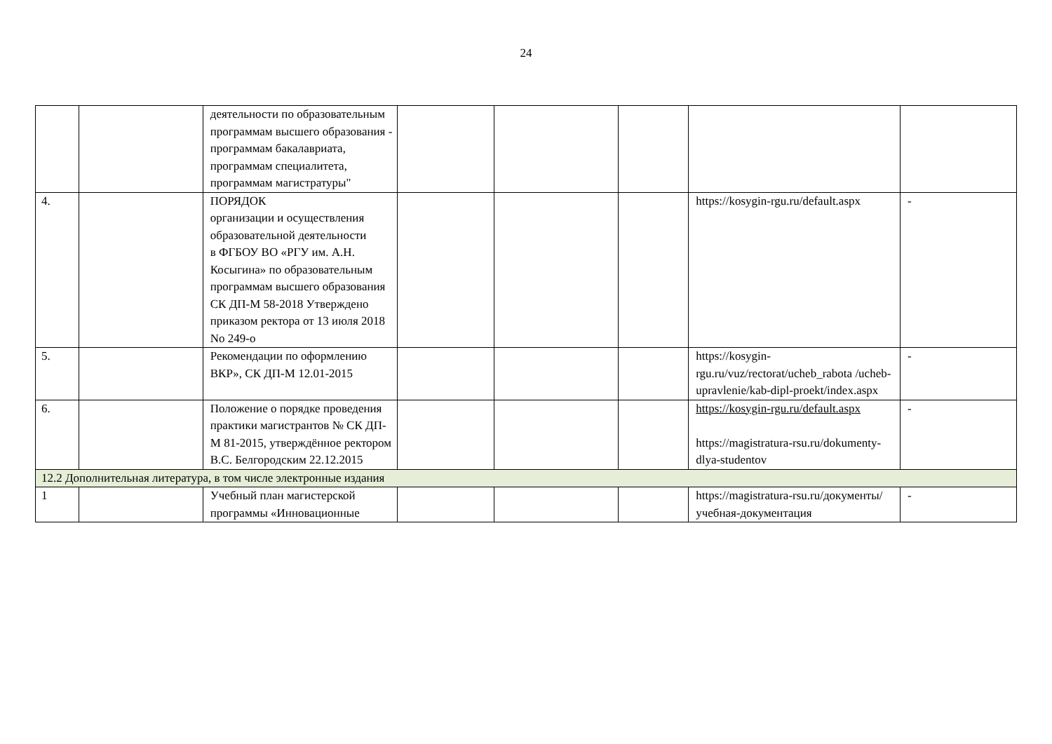24
| | | деятельности по образовательным программам высшего образования - программам бакалавриата, программам специалитета, программам магистратуры" | | | | | |
| 4. | | ПОРЯДОК организации и осуществления образовательной деятельности в ФГБОУ ВО «РГУ им. А.Н. Косыгина» по образовательным программам высшего образования СК ДП-М 58-2018 Утверждено приказом ректора от 13 июля 2018 No 249-о | | | | https://kosygin-rgu.ru/default.aspx | - |
| 5. | | Рекомендации по оформлению ВКР», СК ДП-М 12.01-2015 | | | | https://kosygin-rgu.ru/vuz/rectorat/ucheb_rabota /ucheb-upravlenie/kab-dipl-proekt/index.aspx | - |
| 6. | | Положение о порядке проведения практики магистрантов № СК ДП-М 81-2015, утверждённое ректором В.С. Белгородским 22.12.2015 | | | | https://kosygin-rgu.ru/default.aspx https://magistratura-rsu.ru/dokumenty-dlya-studentov | - |
| 12.2 Дополнительная литература, в том числе электронные издания | | | | | | | |
| 1 | | Учебный план магистерской программы «Инновационные | | | | https://magistratura-rsu.ru/документы/учебная-документация | - |